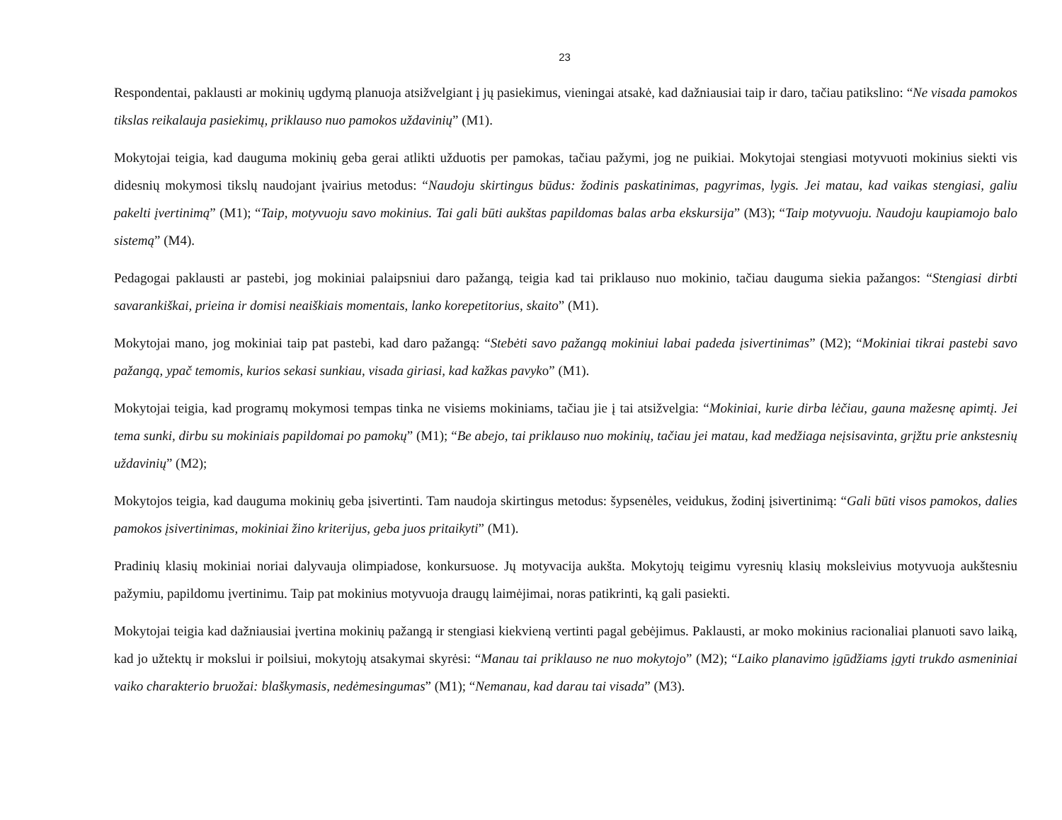23
Respondentai, paklausti ar mokinių ugdymą planuoja atsižvelgiant į jų pasiekimus, vieningai atsakė, kad dažniausiai taip ir daro, tačiau patikslino: “Ne visada pamokos tikslas reikalauja pasiekimų, priklauso nuo pamokos uždavinių” (M1).
Mokytojai teigia, kad dauguma mokinių geba gerai atlikti užduotis per pamokas, tačiau pažymi, jog ne puikiai. Mokytojai stengiasi motyvuoti mokinius siekti vis didesnių mokymosi tikslų naudojant įvairius metodus: “Naudoju skirtingus būdus: žodinis paskatinimas, pagyrimas, lygis. Jei matau, kad vaikas stengiasi, galiu pakelti įvertinimą” (M1); “Taip, motyvuoju savo mokinius. Tai gali būti aukštas papildomas balas arba ekskursija” (M3); “Taip motyvuoju. Naudoju kaupiamojo balo sistemą” (M4).
Pedagogai paklausti ar pastebi, jog mokiniai palaipsniui daro pažangą, teigia kad tai priklauso nuo mokinio, tačiau dauguma siekia pažangos: “Stengiasi dirbti savarankiškai, prieina ir domisi neaiškiais momentais, lanko korepetitorius, skaito” (M1).
Mokytojai mano, jog mokiniai taip pat pastebi, kad daro pažangą: “Stebėti savo pažangą mokiniui labai padeda įsivertinimas” (M2); “Mokiniai tikrai pastebi savo pažangą, ypač temomis, kurios sekasi sunkiau, visada giriasi, kad kažkas pavyko” (M1).
Mokytojai teigia, kad programų mokymosi tempas tinka ne visiems mokiniams, tačiau jie į tai atsižvelgia: “Mokiniai, kurie dirba lėčiau, gauna mažesnę apimtį. Jei tema sunki, dirbu su mokiniais papildomai po pamokų” (M1); “Be abejo, tai priklauso nuo mokinių, tačiau jei matau, kad medžiaga neįsisavinta, grįžtu prie ankstesnių uždavinių” (M2);
Mokytojos teigia, kad dauguma mokinių geba įsivertinti. Tam naudoja skirtingus metodus: šypsenėles, veidukus, žodinį įsivertinimą: “Gali būti visos pamokos, dalies pamokos įsivertinimas, mokiniai žino kriterijus, geba juos pritaikyti” (M1).
Pradinių klasių mokiniai noriai dalyvauja olimpiadose, konkursuose. Jų motyvacija aukšta. Mokytojų teigimu vyresnių klasių moksleivius motyvuoja aukštesniu pažymiu, papildomu įvertinimu. Taip pat mokinius motyvuoja draugų laimėjimai, noras patikrinti, ką gali pasiekti.
Mokytojai teigia kad dažniausiai įvertina mokinių pažangą ir stengiasi kiekvieną vertinti pagal gebėjimus. Paklausti, ar moko mokinius racionaliai planuoti savo laiką, kad jo užtektų ir mokslui ir poilsiui, mokytojų atsakymai skyrėsi: “Manau tai priklauso ne nuo mokytojo” (M2); “Laiko planavimo įgūdžiams įgyti trukdo asmeniniai vaiko charakterio bruožai: blaškymasis, nedėmesingumas” (M1); “Nemanau, kad darau tai visada” (M3).